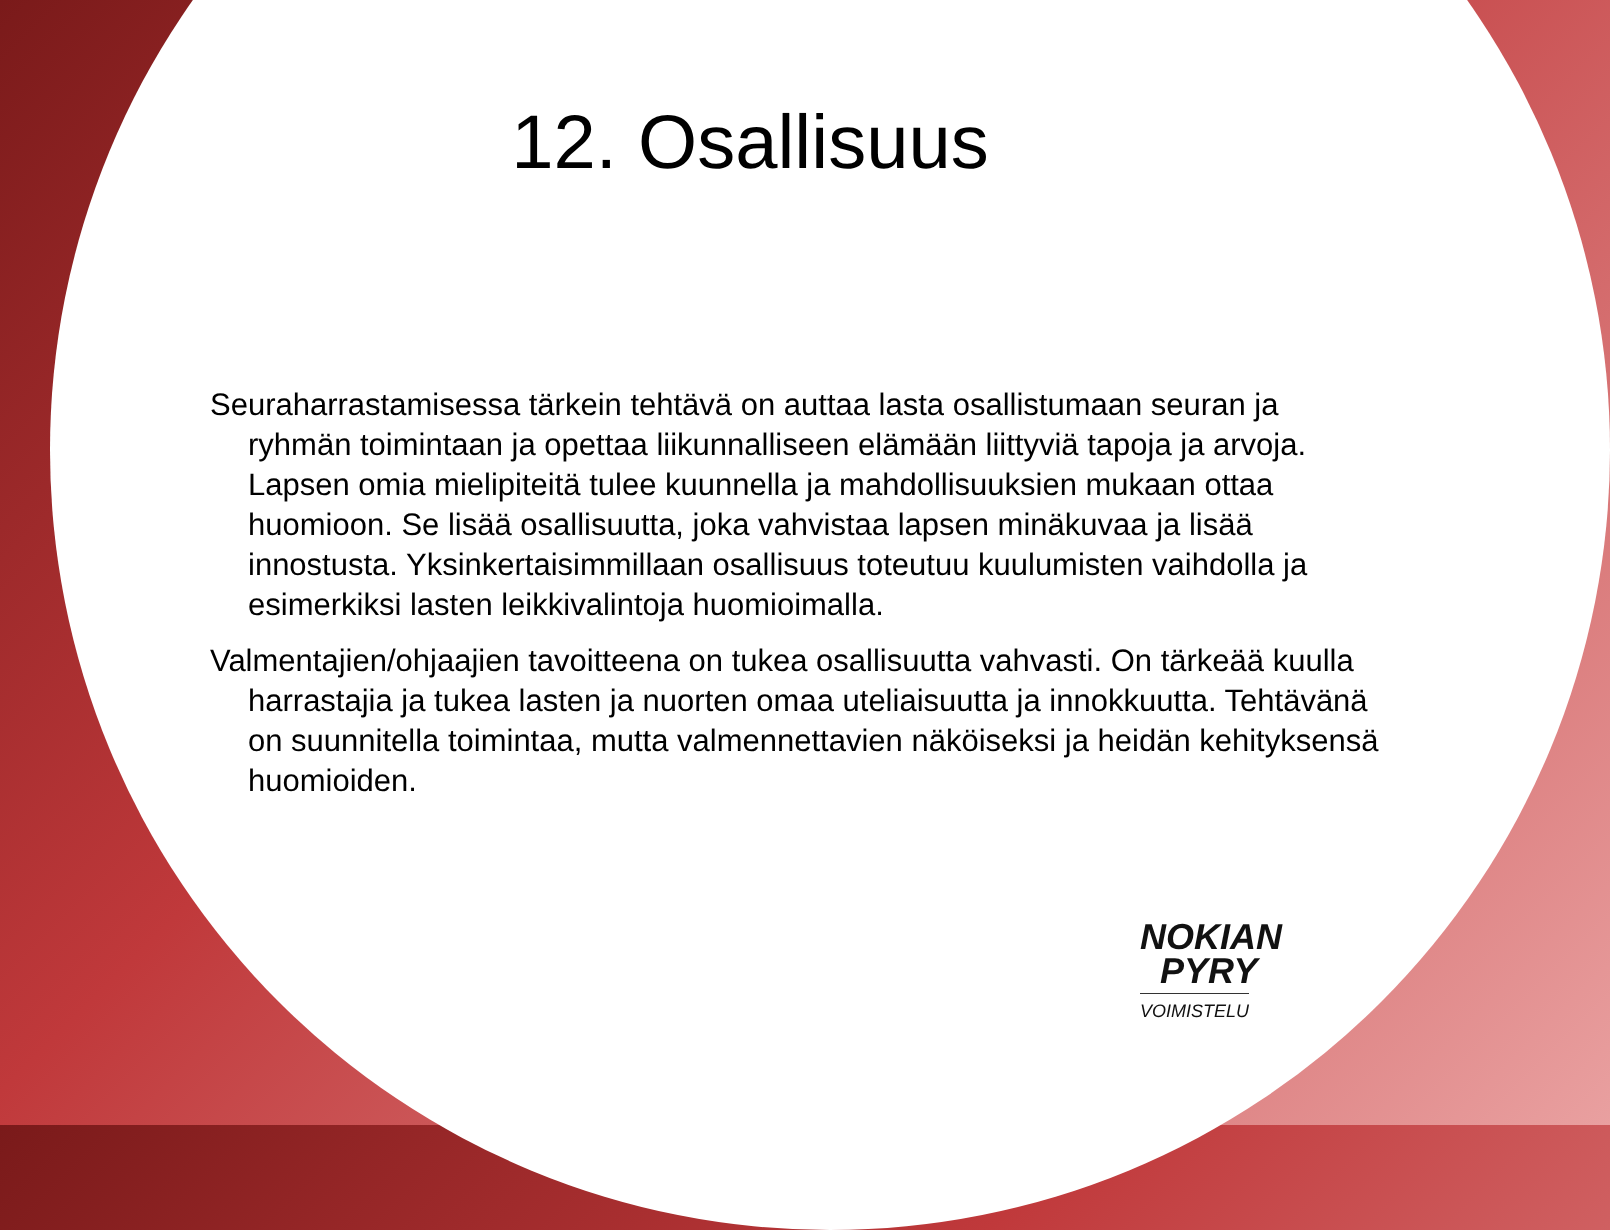12. Osallisuus
Seuraharrastamisessa tärkein tehtävä on auttaa lasta osallistumaan seuran ja ryhmän toimintaan ja opettaa liikunnalliseen elämään liittyviä tapoja ja arvoja. Lapsen omia mielipiteitä tulee kuunnella ja mahdollisuuksien mukaan ottaa huomioon. Se lisää osallisuutta, joka vahvistaa lapsen minäkuvaa ja lisää innostusta. Yksinkertaisimmillaan osallisuus toteutuu kuulumisten vaihdolla ja esimerkiksi lasten leikkivalintoja huomioimalla.
Valmentajien/ohjaajien tavoitteena on tukea osallisuutta vahvasti. On tärkeää kuulla harrastajia ja tukea lasten ja nuorten omaa uteliaisuutta ja innokkuutta. Tehtävänä on suunnitella toimintaa, mutta valmennettavien näköiseksi ja heidän kehityksensä huomioiden.
NOKIAN
PYRY
VOIMISTELU